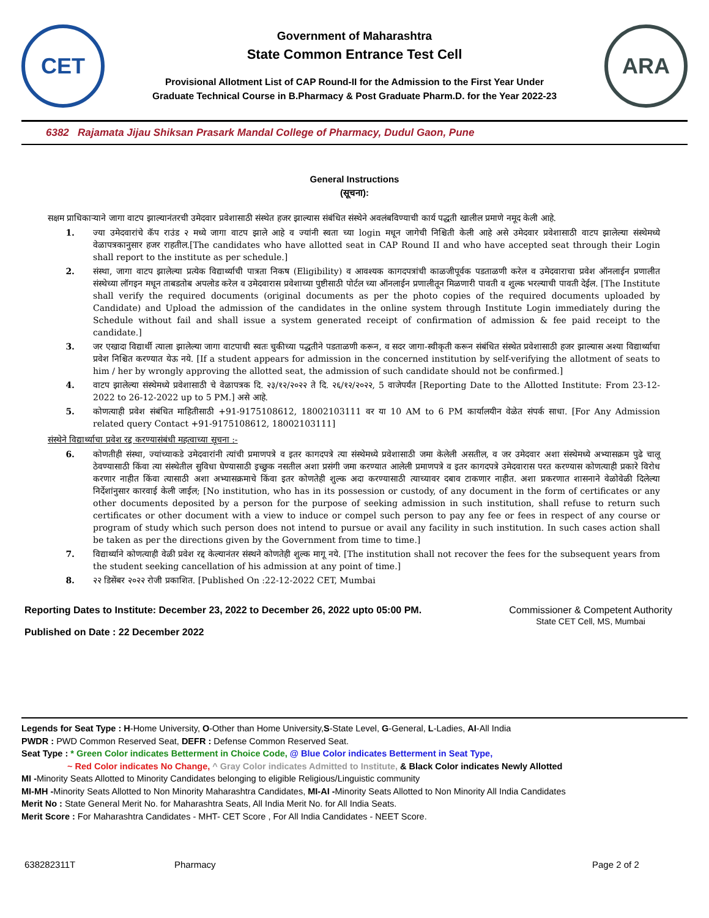CET
Government of Maharashtra
State Common Entrance Test Cell
Provisional Allotment List of CAP Round-II for the Admission to the First Year Under
Graduate Technical Course in B.Pharmacy & Post Graduate Pharm.D. for the Year 2022-23
ARA
6382 Rajamata Jijau Shiksan Prasark Mandal College of Pharmacy, Dudul Gaon, Pune
General Instructions
(सूचना):
सक्षम प्राधिकाऱ्याने जागा वाटप झाल्यानंतरची उमेदवार प्रवेशासाठी संस्थेत हजर झाल्यास संबंधित संस्थेने अवलंबविण्याची कार्य पद्धती खालील प्रमाणे नमूद केली आहे.
1. ज्या उमेदवारांचे कॅप राउंड २ मध्ये जागा वाटप झाले आहे व ज्यांनी स्वता च्या login मधून जागेची निश्चिती केली आहे असे उमेदवार प्रवेशासाठी वाटप झालेल्या संस्थेमध्ये वेळापत्रकानुसार हजर राहतील.[The candidates who have allotted seat in CAP Round II and who have accepted seat through their Login shall report to the institute as per schedule.]
2. संस्था, जागा वाटप झालेल्या प्रत्येक विद्यार्थ्याची पात्रता निकष (Eligibility) व आवश्यक कागदपत्रांची काळजीपूर्वक पडताळणी करेल व उमेदवाराचा प्रवेश ऑनलाईन प्रणालीत संस्थेच्या लॉगइन मधून ताबडतोब अपलोड करेल व उमेदवारास प्रवेशाच्या पुष्टीसाठी पोर्टल च्या ऑनलाईन प्रणालीतून मिळणारी पावती व शुल्क भरल्याची पावती देईल. [The Institute shall verify the required documents (original documents as per the photo copies of the required documents uploaded by Candidate) and Upload the admission of the candidates in the online system through Institute Login immediately during the Schedule without fail and shall issue a system generated receipt of confirmation of admission & fee paid receipt to the candidate.]
3. जर एखादा विद्यार्थी त्याला झालेल्या जागा वाटपाची स्वतः चुकीच्या पद्धतीने पडताळणी करून, व सदर जागा-स्वीकृती करून संबंधित संस्थेत प्रवेशासाठी हजर झाल्यास अश्या विद्यार्थ्याचा प्रवेश निश्चित करण्यात येऊ नये. [If a student appears for admission in the concerned institution by self-verifying the allotment of seats to him / her by wrongly approving the allotted seat, the admission of such candidate should not be confirmed.]
4. वाटप झालेल्या संस्थेमध्ये प्रवेशासाठी चे वेळापत्रक दि. २३/१२/२०२२ ते दि. २६/१२/२०२२, 5 वाजेपर्यंत [Reporting Date to the Allotted Institute: From 23-12-2022 to 26-12-2022 up to 5 PM.] असे आहे.
5. कोणत्याही प्रवेश संबंधित माहितीसाठी +91-9175108612, 18002103111 वर या 10 AM to 6 PM कार्यालयीन वेळेत संपर्क साधा. [For Any Admission related query Contact +91-9175108612, 18002103111]
संस्थेने विद्यार्थ्याचा प्रवेश रद्द करण्यासंबंधी महत्वाच्या सूचना :-
6. कोणतीही संस्था, ज्यांच्याकडे उमेदवारांनी त्यांची प्रमाणपत्रे व इतर कागदपत्रे त्या संस्थेमध्ये प्रवेशासाठी जमा केलेली असतील, व जर उमेदवार अशा संस्थेमध्ये अभ्यासक्रम पुढे चालू ठेवण्यासाठी किंवा त्या संस्थेतील सुविधा घेण्यासाठी इच्छुक नसतील अशा प्रसंगी जमा करण्यात आलेली प्रमाणपत्रे व इतर कागदपत्रे उमेदवारास परत करण्यास कोणत्याही प्रकारे विरोध करणार नाहीत किंवा त्यासाठी अशा अभ्यासक्रमाचे किंवा इतर कोणतेही शुल्क अदा करण्यासाठी त्याच्यावर दबाव टाकणार नाहीत. अशा प्रकरणात शासनाने वेळोवेळी दिलेल्या निर्देशांनुसार कारवाई केली जाईल; [No institution, who has in its possession or custody, of any document in the form of certificates or any other documents deposited by a person for the purpose of seeking admission in such institution, shall refuse to return such certificates or other document with a view to induce or compel such person to pay any fee or fees in respect of any course or program of study which such person does not intend to pursue or avail any facility in such institution. In such cases action shall be taken as per the directions given by the Government from time to time.]
7. विद्यार्थ्याने कोणत्याही वेळी प्रवेश रद्द केल्यानंतर संस्थने कोणतेही शुल्क मागू नये. [The institution shall not recover the fees for the subsequent years from the student seeking cancellation of his admission at any point of time.]
8. २२ डिसेंबर २०२२ रोजी प्रकाशित. [Published On :22-12-2022 CET, Mumbai
Reporting Dates to Institute: December 23, 2022 to December 26, 2022 upto 05:00 PM.
Published on Date : 22 December 2022
Commissioner & Competent Authority
State CET Cell, MS, Mumbai
Legends for Seat Type : H-Home University, O-Other than Home University,S-State Level, G-General, L-Ladies, AI-All India
PWDR : PWD Common Reserved Seat, DEFR : Defense Common Reserved Seat.
Seat Type : * Green Color indicates Betterment in Choice Code, @ Blue Color indicates Betterment in Seat Type,
~ Red Color indicates No Change, ^ Gray Color indicates Admitted to Institute, & Black Color indicates Newly Allotted
MI -Minority Seats Allotted to Minority Candidates belonging to eligible Religious/Linguistic community
MI-MH -Minority Seats Allotted to Non Minority Maharashtra Candidates, MI-AI -Minority Seats Allotted to Non Minority All India Candidates
Merit No : State General Merit No. for Maharashtra Seats, All India Merit No. for All India Seats.
Merit Score : For Maharashtra Candidates - MHT- CET Score , For All India Candidates - NEET Score.
638282311T Pharmacy Page 2 of 2